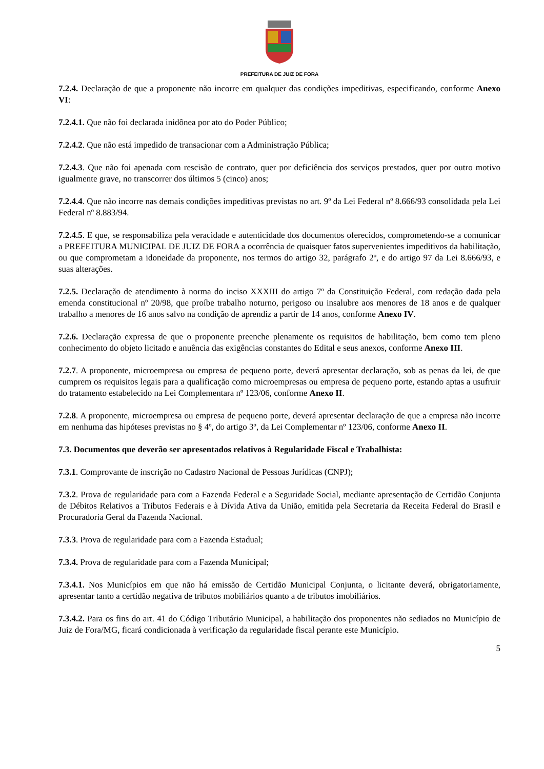PREFEITURA DE JUIZ DE FORA
7.2.4. Declaração de que a proponente não incorre em qualquer das condições impeditivas, especificando, conforme Anexo VI:
7.2.4.1. Que não foi declarada inidônea por ato do Poder Público;
7.2.4.2. Que não está impedido de transacionar com a Administração Pública;
7.2.4.3. Que não foi apenada com rescisão de contrato, quer por deficiência dos serviços prestados, quer por outro motivo igualmente grave, no transcorrer dos últimos 5 (cinco) anos;
7.2.4.4. Que não incorre nas demais condições impeditivas previstas no art. 9º da Lei Federal nº 8.666/93 consolidada pela Lei Federal nº 8.883/94.
7.2.4.5. E que, se responsabiliza pela veracidade e autenticidade dos documentos oferecidos, comprometendo-se a comunicar a PREFEITURA MUNICIPAL DE JUIZ DE FORA a ocorrência de quaisquer fatos supervenientes impeditivos da habilitação, ou que comprometam a idoneidade da proponente, nos termos do artigo 32, parágrafo 2º, e do artigo 97 da Lei 8.666/93, e suas alterações.
7.2.5. Declaração de atendimento à norma do inciso XXXIII do artigo 7º da Constituição Federal, com redação dada pela emenda constitucional nº 20/98, que proíbe trabalho noturno, perigoso ou insalubre aos menores de 18 anos e de qualquer trabalho a menores de 16 anos salvo na condição de aprendiz a partir de 14 anos, conforme Anexo IV.
7.2.6. Declaração expressa de que o proponente preenche plenamente os requisitos de habilitação, bem como tem pleno conhecimento do objeto licitado e anuência das exigências constantes do Edital e seus anexos, conforme Anexo III.
7.2.7. A proponente, microempresa ou empresa de pequeno porte, deverá apresentar declaração, sob as penas da lei, de que cumprem os requisitos legais para a qualificação como microempresas ou empresa de pequeno porte, estando aptas a usufruir do tratamento estabelecido na Lei Complementara nº 123/06, conforme Anexo II.
7.2.8. A proponente, microempresa ou empresa de pequeno porte, deverá apresentar declaração de que a empresa não incorre em nenhuma das hipóteses previstas no § 4º, do artigo 3º, da Lei Complementar nº 123/06, conforme Anexo II.
7.3. Documentos que deverão ser apresentados relativos à Regularidade Fiscal e Trabalhista:
7.3.1. Comprovante de inscrição no Cadastro Nacional de Pessoas Jurídicas (CNPJ);
7.3.2. Prova de regularidade para com a Fazenda Federal e a Seguridade Social, mediante apresentação de Certidão Conjunta de Débitos Relativos a Tributos Federais e à Dívida Ativa da União, emitida pela Secretaria da Receita Federal do Brasil e Procuradoria Geral da Fazenda Nacional.
7.3.3. Prova de regularidade para com a Fazenda Estadual;
7.3.4. Prova de regularidade para com a Fazenda Municipal;
7.3.4.1. Nos Municípios em que não há emissão de Certidão Municipal Conjunta, o licitante deverá, obrigatoriamente, apresentar tanto a certidão negativa de tributos mobiliários quanto a de tributos imobiliários.
7.3.4.2. Para os fins do art. 41 do Código Tributário Municipal, a habilitação dos proponentes não sediados no Município de Juiz de Fora/MG, ficará condicionada à verificação da regularidade fiscal perante este Município.
5